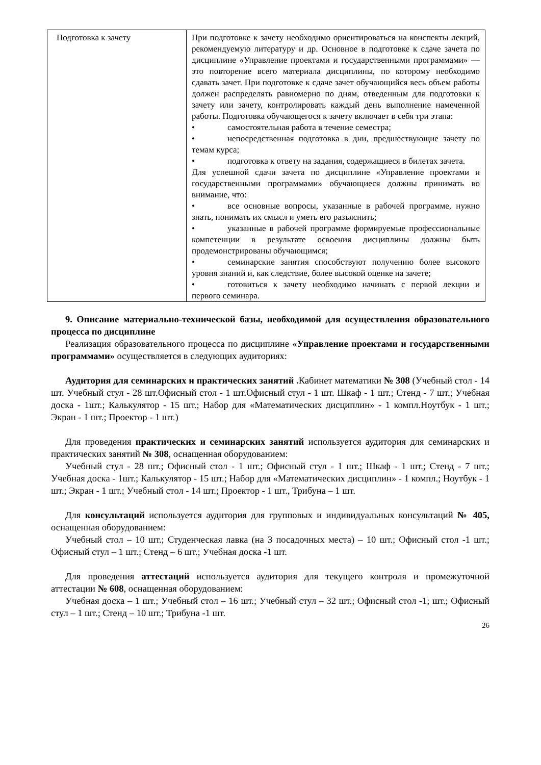| Подготовка к зачету | При подготовке к зачету необходимо ориентироваться на конспекты лекций, рекомендуемую литературу и др. Основное в подготовке к сдаче зачета по дисциплине «Управление проектами и государственными программами» — это повторение всего материала дисциплины, по которому необходимо сдавать зачет. При подготовке к сдаче зачет обучающийся весь объем работы должен распределять равномерно по дням, отведенным для подготовки к зачету или зачету, контролировать каждый день выполнение намеченной работы. Подготовка обучающегося к зачету включает в себя три этапа: • самостоятельная работа в течение семестра; • непосредственная подготовка в дни, предшествующие зачету по темам курса; • подготовка к ответу на задания, содержащиеся в билетах зачета. Для успешной сдачи зачета по дисциплине «Управление проектами и государственными программами» обучающиеся должны принимать во внимание, что: • все основные вопросы, указанные в рабочей программе, нужно знать, понимать их смысл и уметь его разъяснить; • указанные в рабочей программе формируемые профессиональные компетенции в результате освоения дисциплины должны быть продемонстрированы обучающимся; • семинарские занятия способствуют получению более высокого уровня знаний и, как следствие, более высокой оценке на зачете; • готовиться к зачету необходимо начинать с первой лекции и первого семинара. |
9. Описание материально-технической базы, необходимой для осуществления образовательного процесса по дисциплине
Реализация образовательного процесса по дисциплине «Управление проектами и государственными программами» осуществляется в следующих аудиториях:
Аудитория для семинарских и практических занятий . Кабинет математики № 308 (Учебный стол - 14 шт. Учебный стул - 28 шт.Офисный стол - 1 шт.Офисный стул - 1 шт. Шкаф - 1 шт.; Стенд - 7 шт.; Учебная доска - 1шт.; Калькулятор - 15 шт.; Набор для «Математических дисциплин» - 1 компл.Ноутбук - 1 шт.; Экран - 1 шт.; Проектор - 1 шт.)
Для проведения практических и семинарских занятий используется аудитория для семинарских и практических занятий № 308, оснащенная оборудованием:
Учебный стул - 28 шт.; Офисный стол - 1 шт.; Офисный стул - 1 шт.; Шкаф - 1 шт.; Стенд - 7 шт.; Учебная доска - 1шт.; Калькулятор - 15 шт.; Набор для «Математических дисциплин» - 1 компл.; Ноутбук - 1 шт.; Экран - 1 шт.; Учебный стол - 14 шт.; Проектор - 1 шт., Трибуна – 1 шт.
Для консультаций используется аудитория для групповых и индивидуальных консультаций № 405, оснащенная оборудованием:
Учебный стол – 10 шт.; Студенческая лавка (на 3 посадочных места) – 10 шт.; Офисный стол -1 шт.; Офисный стул – 1 шт.; Стенд – 6 шт.; Учебная доска -1 шт.
Для проведения аттестаций используется аудитория для текущего контроля и промежуточной аттестации № 608, оснащенная оборудованием:
Учебная доска – 1 шт.; Учебный стол – 16 шт.; Учебный стул – 32 шт.; Офисный стол -1; шт.; Офисный стул – 1 шт.; Стенд – 10 шт.; Трибуна -1 шт.
26